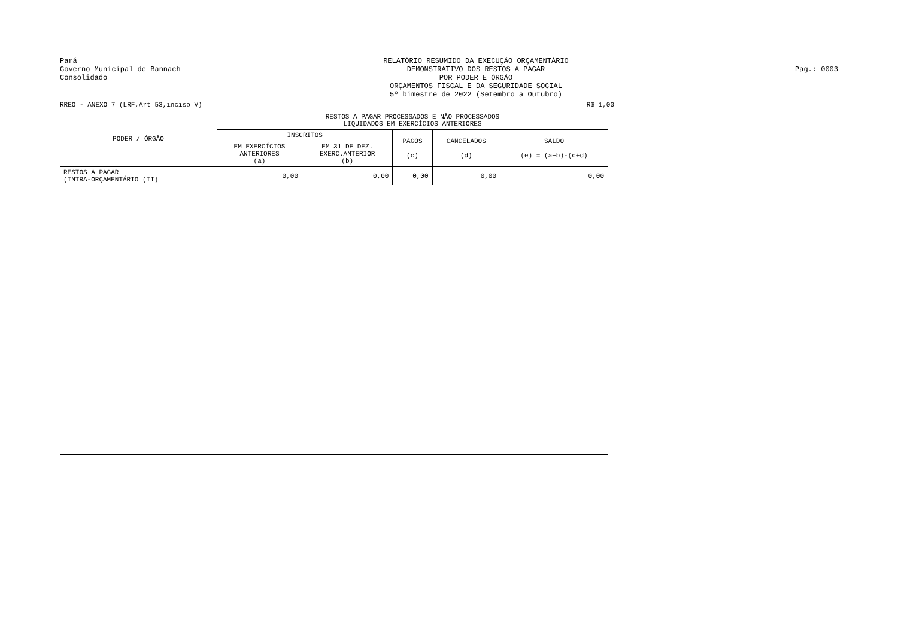Pará
Governo Municipal de Bannach
Consolidado
RELATÓRIO RESUMIDO DA EXECUÇÃO ORÇAMENTÁRIO
DEMONSTRATIVO DOS RESTOS A PAGAR
POR PODER E ÓRGÃO
ORÇAMENTOS FISCAL E DA SEGURIDADE SOCIAL
5º bimestre de 2022 (Setembro a Outubro)
Pag.: 0003
RREO - ANEXO 7 (LRF,Art 53,inciso V) R$ 1,00
| PODER / ÓRGÃO | RESTOS A PAGAR PROCESSADOS E NÃO PROCESSADOS LIQUIDADOS EM EXERCÍCIOS ANTERIORES | | | | |
| --- | --- | --- | --- | --- | --- |
| | INSCRITOS | | PAGOS (c) | CANCELADOS (d) | SALDO (e) = (a+b)-(c+d) |
| | EM EXERCÍCIOS ANTERIORES (a) | EM 31 DE DEZ. EXERC.ANTERIOR (b) | | | |
| RESTOS A PAGAR (INTRA-ORÇAMENTÁRIO (II) | 0,00 | 0,00 | 0,00 | 0,00 | 0,00 |